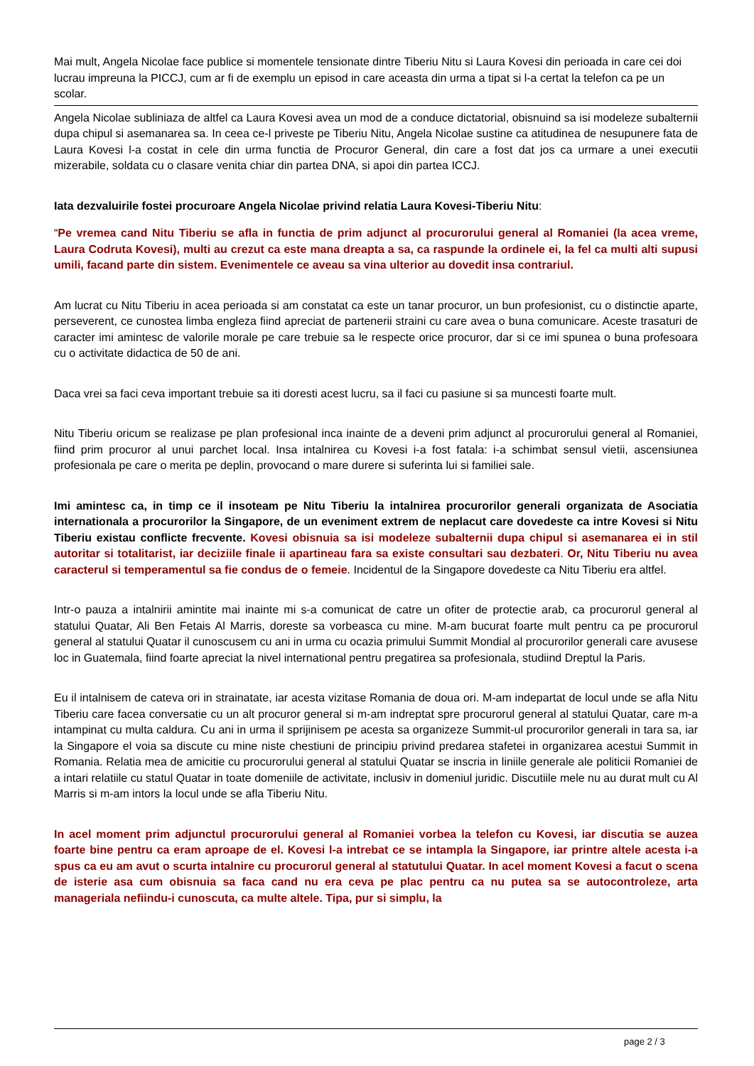Mai mult, Angela Nicolae face publice si momentele tensionate dintre Tiberiu Nitu si Laura Kovesi din perioada in care cei doi lucrau impreuna la PICCJ, cum ar fi de exemplu un episod in care aceasta din urma a tipat si l-a certat la telefon ca pe un scolar.
Angela Nicolae subliniaza de altfel ca Laura Kovesi avea un mod de a conduce dictatorial, obisnuind sa isi modeleze subalternii dupa chipul si asemanarea sa. In ceea ce-l priveste pe Tiberiu Nitu, Angela Nicolae sustine ca atitudinea de nesupunere fata de Laura Kovesi l-a costat in cele din urma functia de Procuror General, din care a fost dat jos ca urmare a unei executii mizerabile, soldata cu o clasare venita chiar din partea DNA, si apoi din partea ICCJ.
Iata dezvaluirile fostei procuroare Angela Nicolae privind relatia Laura Kovesi-Tiberiu Nitu:
“Pe vremea cand Nitu Tiberiu se afla in functia de prim adjunct al procurorului general al Romaniei (la acea vreme, Laura Codruta Kovesi), multi au crezut ca este mana dreapta a sa, ca raspunde la ordinele ei, la fel ca multi alti supusi umili, facand parte din sistem. Evenimentele ce aveau sa vina ulterior au dovedit insa contrariul.
Am lucrat cu Nitu Tiberiu in acea perioada si am constatat ca este un tanar procuror, un bun profesionist, cu o distinctie aparte, perseverent, ce cunostea limba engleza fiind apreciat de partenerii straini cu care avea o buna comunicare. Aceste trasaturi de caracter imi amintesc de valorile morale pe care trebuie sa le respecte orice procuror, dar si ce imi spunea o buna profesoara cu o activitate didactica de 50 de ani.
Daca vrei sa faci ceva important trebuie sa iti doresti acest lucru, sa il faci cu pasiune si sa muncesti foarte mult.
Nitu Tiberiu oricum se realizase pe plan profesional inca inainte de a deveni prim adjunct al procurorului general al Romaniei, fiind prim procuror al unui parchet local. Insa intalnirea cu Kovesi i-a fost fatala: i-a schimbat sensul vietii, ascensiunea profesionala pe care o merita pe deplin, provocand o mare durere si suferinta lui si familiei sale.
Imi amintesc ca, in timp ce il insoteam pe Nitu Tiberiu la intalnirea procurorilor generali organizata de Asociatia internationala a procurorilor la Singapore, de un eveniment extrem de neplacut care dovedeste ca intre Kovesi si Nitu Tiberiu existau conflicte frecvente. Kovesi obisnuia sa isi modeleze subalternii dupa chipul si asemanarea ei in stil autoritar si totalitarist, iar deciziile finale ii apartineau fara sa existe consultari sau dezbateri. Or, Nitu Tiberiu nu avea caracterul si temperamentul sa fie condus de o femeie. Incidentul de la Singapore dovedeste ca Nitu Tiberiu era altfel.
Intr-o pauza a intalnirii amintite mai inainte mi s-a comunicat de catre un ofiter de protectie arab, ca procurorul general al statului Quatar, Ali Ben Fetais Al Marris, doreste sa vorbeasca cu mine. M-am bucurat foarte mult pentru ca pe procurorul general al statului Quatar il cunoscusem cu ani in urma cu ocazia primului Summit Mondial al procurorilor generali care avusese loc in Guatemala, fiind foarte apreciat la nivel international pentru pregatirea sa profesionala, studiind Dreptul la Paris.
Eu il intalnisem de cateva ori in strainatate, iar acesta vizitase Romania de doua ori. M-am indepartat de locul unde se afla Nitu Tiberiu care facea conversatie cu un alt procuror general si m-am indreptat spre procurorul general al statului Quatar, care m-a intampinat cu multa caldura. Cu ani in urma il sprijinisem pe acesta sa organizeze Summit-ul procurorilor generali in tara sa, iar la Singapore el voia sa discute cu mine niste chestiuni de principiu privind predarea stafetei in organizarea acestui Summit in Romania. Relatia mea de amicitie cu procurorului general al statului Quatar se inscria in liniile generale ale politicii Romaniei de a intari relatiile cu statul Quatar in toate domeniile de activitate, inclusiv in domeniul juridic. Discutiile mele nu au durat mult cu Al Marris si m-am intors la locul unde se afla Tiberiu Nitu.
In acel moment prim adjunctul procurorului general al Romaniei vorbea la telefon cu Kovesi, iar discutia se auzea foarte bine pentru ca eram aproape de el. Kovesi l-a intrebat ce se intampla la Singapore, iar printre altele acesta i-a spus ca eu am avut o scurta intalnire cu procurorul general al statutului Quatar. In acel moment Kovesi a facut o scena de isterie asa cum obisnuia sa faca cand nu era ceva pe plac pentru ca nu putea sa se autocontroleze, arta manageriala nefiindu-i cunoscuta, ca multe altele. Tipa, pur si simplu, la
page 2 / 3